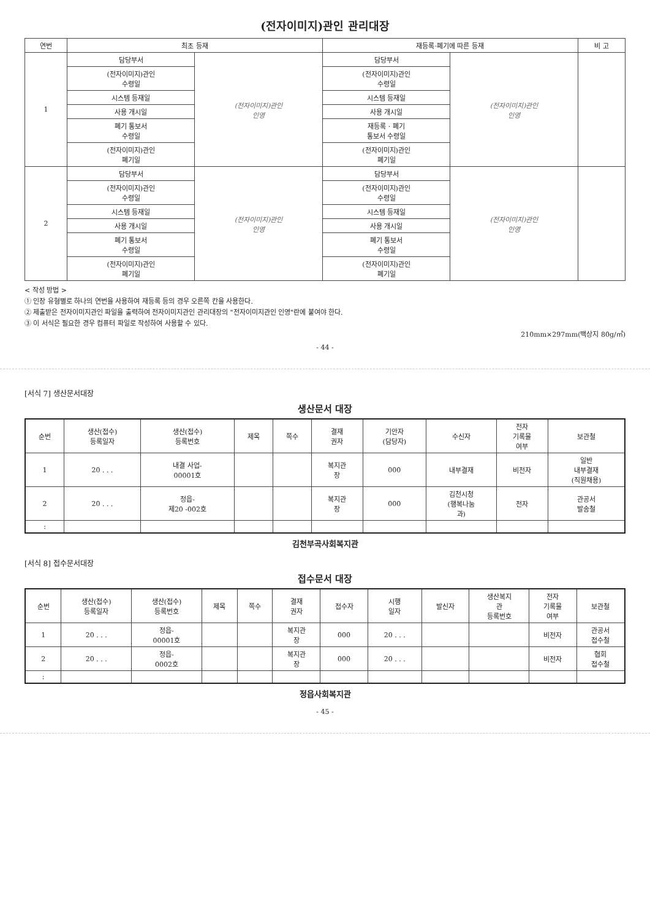(전자이미지)관인 관리대장
| 연번 | 최초 등재 | | 재등록·폐기에 따른 등재 | | 비 고 |
| --- | --- | --- | --- | --- | --- |
| 1 | 담당부서 | (전자이미지)관인 인영 | 담당부서 | (전자이미지)관인 인영 | |
| | (전자이미지)관인 수령일 | | (전자이미지)관인 수령일 | | |
| | 시스템 등재일 | | 시스템 등재일 | | |
| | 사용 개시일 | | 사용 개시일 | | |
| | 폐기 통보서 수령일 | | 재등록 · 폐기 통보서 수령일 | | |
| | (전자이미지)관인 폐기일 | | (전자이미지)관인 폐기일 | | |
| 2 | 담당부서 | (전자이미지)관인 인영 | 담당부서 | (전자이미지)관인 인영 | |
| | (전자이미지)관인 수령일 | | (전자이미지)관인 수령일 | | |
| | 시스템 등재일 | | 시스템 등재일 | | |
| | 사용 개시일 | | 사용 개시일 | | |
| | 폐기 통보서 수령일 | | 폐기 통보서 수령일 | | |
| | (전자이미지)관인 폐기일 | | (전자이미지)관인 폐기일 | | |
< 작성 방법 >
① 인장 유형별로 하나의 연번을 사용하여 재등록 등의 경우 오른쪽 칸을 사용한다.
② 제출받은 전자이미지관인 파일을 출력하여 전자이미지관인 관리대장의 "전자이미지관인 인영"란에 붙여야 한다.
③ 이 서식은 필요한 경우 컴퓨터 파일로 작성하여 사용할 수 있다.
210mm×297mm(백상지 80g/㎡)
- 44 -
[서식 7] 생산문서대장
생산문서 대장
| 순번 | 생산(접수) 등록일자 | 생산(접수) 등록번호 | 제목 | 쪽수 | 결재 권자 | 기안자 (담당자) | 수신자 | 전자 기록물 여부 | 보관철 |
| --- | --- | --- | --- | --- | --- | --- | --- | --- | --- |
| 1 | 20 . . . | 내결 사업- 00001호 | | | 복지관 장 | 000 | 내부결재 | 비전자 | 일반 내부결재 (직원채용) |
| 2 | 20 . . . | 정읍- 제20 -002호 | | | 복지관 장 | 000 | 김천시청 (행복나눔 과) | 전자 | 관공서 발송철 |
| : | | | | | | | | | |
김천부곡사회복지관
[서식 8] 접수문서대장
접수문서 대장
| 순번 | 생산(접수) 등록일자 | 생산(접수) 등록번호 | 제목 | 쪽수 | 결재 권자 | 접수자 | 시행 일자 | 발신자 | 생산복지 관 등록번호 | 전자 기록물 여부 | 보관철 |
| --- | --- | --- | --- | --- | --- | --- | --- | --- | --- | --- | --- |
| 1 | 20 . . . | 정읍- 00001호 | | | 복지관 장 | 000 | 20 . . . | | | 비전자 | 관공서 접수철 |
| 2 | 20 . . . | 정읍- 0002호 | | | 복지관 장 | 000 | 20 . . . | | | 비전자 | 협회 접수철 |
| : | | | | | | | | | | | |
정읍사회복지관
- 45 -